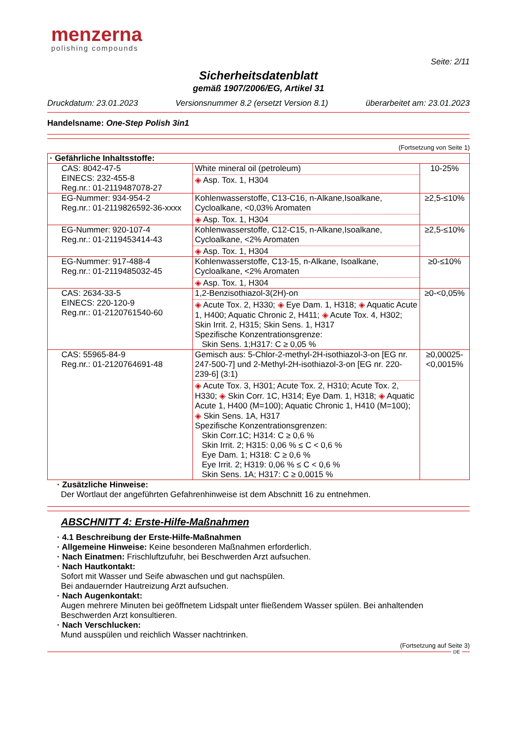menzerna
polishing compounds
Seite: 2/11
Sicherheitsdatenblatt
gemäß 1907/2006/EG, Artikel 31
Druckdatum: 23.01.2023 Versionsnummer 8.2 (ersetzt Version 8.1) überarbeitet am: 23.01.2023
Handelsname: One-Step Polish 3in1
(Fortsetzung von Seite 1)
| · Gefährliche Inhaltsstoffe: | | |
| CAS: 8042-47-5 EINECS: 232-455-8 Reg.nr.: 01-2119487078-27 | White mineral oil (petroleum) ◈ Asp. Tox. 1, H304 | 10-25% |
| EG-Nummer: 934-954-2 Reg.nr.: 01-2119826592-36-xxxx | Kohlenwasserstoffe, C13-C16, n-Alkane,Isoalkane, Cycloalkane, <0,03% Aromaten ◈ Asp. Tox. 1, H304 | ≥2,5-≤10% |
| EG-Nummer: 920-107-4 Reg.nr.: 01-2119453414-43 | Kohlenwasserstoffe, C12-C15, n-Alkane,Isoalkane, Cycloalkane, <2% Aromaten ◈ Asp. Tox. 1, H304 | ≥2,5-≤10% |
| EG-Nummer: 917-488-4 Reg.nr.: 01-2119485032-45 | Kohlenwasserstoffe, C13-15, n-Alkane, Isoalkane, Cycloalkane, <2% Aromaten ◈ Asp. Tox. 1, H304 | ≥0-≤10% |
| CAS: 2634-33-5 EINECS: 220-120-9 Reg.nr.: 01-2120761540-60 | 1,2-Benzisothiazol-3(2H)-on ◈ Acute Tox. 2, H330; ◈ Eye Dam. 1, H318; ◈ Aquatic Acute 1, H400; Aquatic Chronic 2, H411; ◈ Acute Tox. 4, H302; Skin Irrit. 2, H315; Skin Sens. 1, H317 Spezifische Konzentrationsgrenze: Skin Sens. 1;H317: C ≥ 0,05 % | ≥0-<0,05% |
| CAS: 55965-84-9 Reg.nr.: 01-2120764691-48 | Gemisch aus: 5-Chlor-2-methyl-2H-isothiazol-3-on [EG nr. 247-500-7] und 2-Methyl-2H-isothiazol-3-on [EG nr. 220-239-6] (3:1) ◈ Acute Tox. 3, H301; Acute Tox. 2, H310; Acute Tox. 2, H330; ◈ Skin Corr. 1C, H314; Eye Dam. 1, H318; ◈ Aquatic Acute 1, H400 (M=100); Aquatic Chronic 1, H410 (M=100); ◈ Skin Sens. 1A, H317 Spezifische Konzentrationsgrenzen: Skin Corr.1C; H314: C ≥ 0,6 % Skin Irrit. 2; H315: 0,06 % ≤ C < 0,6 % Eye Dam. 1; H318: C ≥ 0,6 % Eye Irrit. 2; H319: 0,06 % ≤ C < 0,6 % Skin Sens. 1A; H317: C ≥ 0,0015 % | ≥0,00025-<0,0015% |
· Zusätzliche Hinweise:
Der Wortlaut der angeführten Gefahrenhinweise ist dem Abschnitt 16 zu entnehmen.
ABSCHNITT 4: Erste-Hilfe-Maßnahmen
· 4.1 Beschreibung der Erste-Hilfe-Maßnahmen
· Allgemeine Hinweise: Keine besonderen Maßnahmen erforderlich.
· Nach Einatmen: Frischluftzufuhr, bei Beschwerden Arzt aufsuchen.
· Nach Hautkontakt:
Sofort mit Wasser und Seife abwaschen und gut nachspülen.
Bei andauernder Hautreizung Arzt aufsuchen.
· Nach Augenkontakt:
Augen mehrere Minuten bei geöffnetem Lidspalt unter fließendem Wasser spülen. Bei anhaltenden Beschwerden Arzt konsultieren.
· Nach Verschlucken:
Mund ausspülen und reichlich Wasser nachtrinken.
(Fortsetzung auf Seite 3)
DE